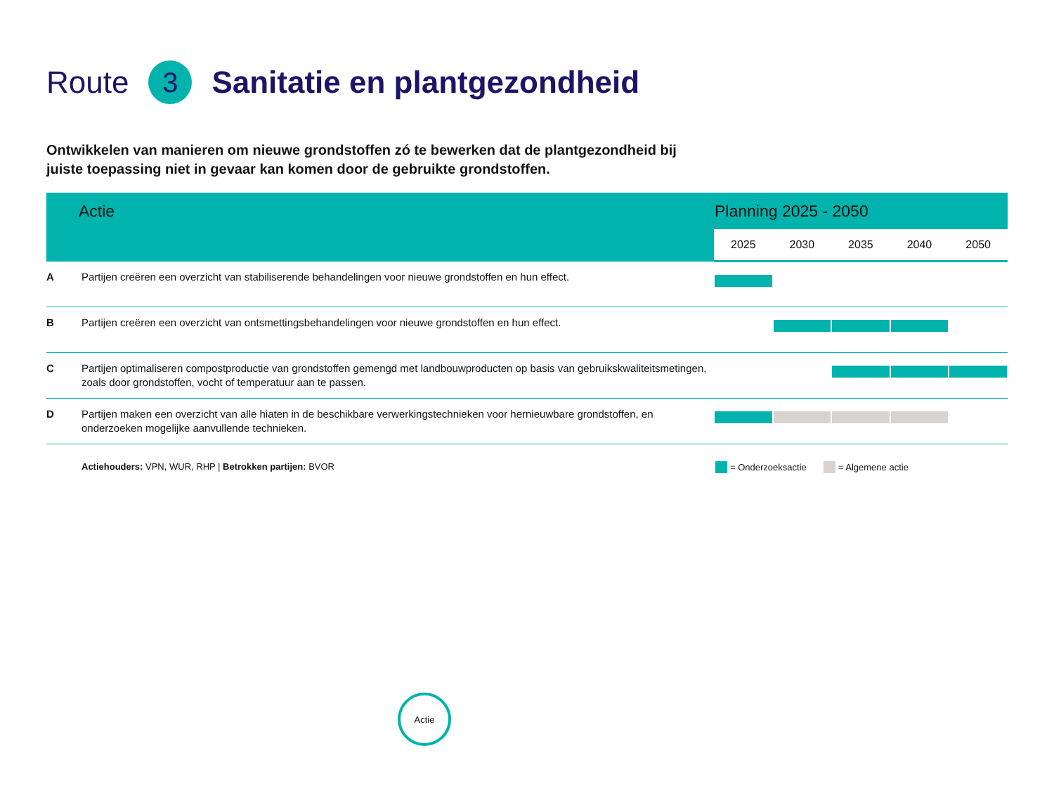Route 3 Sanitatie en plantgezondheid
Ontwikkelen van manieren om nieuwe grondstoffen zó te bewerken dat de plantgezondheid bij juiste toepassing niet in gevaar kan komen door de gebruikte grondstoffen.
| Actie | | Planning 2025 - 2050 | | | | |
| --- | --- | --- | --- | --- | --- | --- |
| | | 2025 | 2030 | 2035 | 2040 | 2050 |
| A | Partijen creëren een overzicht van stabiliserende behandelingen voor nieuwe grondstoffen en hun effect. | | | | | |
| B | Partijen creëren een overzicht van ontsmettingsbehandelingen voor nieuwe grondstoffen en hun effect. | | | | | |
| C | Partijen optimaliseren compostproductie van grondstoffen gemengd met landbouwproducten op basis van gebruikskwaliteitsmetingen, zoals door grondstoffen, vocht of temperatuur aan te passen. | | | | | |
| D | Partijen maken een overzicht van alle hiaten in de beschikbare verwerkingstechnieken voor hernieuwbare grondstoffen, en onderzoeken mogelijke aanvullende technieken. | | | | | |
Actiehouders: VPN, WUR, RHP | Betrokken partijen: BVOR
= Onderzoeksactie = Algemene actie
Actie